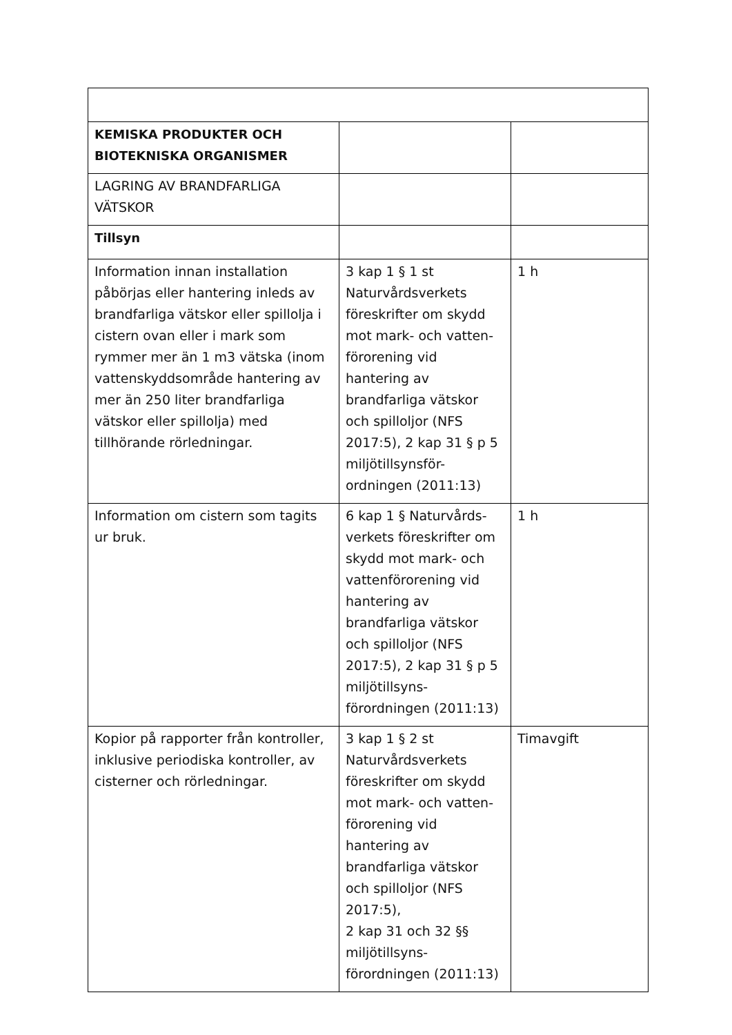| KEMISKA PRODUKTER OCH BIOTEKNISKA ORGANISMER | | |
| LAGRING AV BRANDFARLIGA VÄTSKOR | | |
| Tillsyn | | |
| Information innan installation påbörjas eller hantering inleds av brandfarliga vätskor eller spillolja i cistern ovan eller i mark som rymmer mer än 1 m3 vätska (inom vattenskyddsområde hantering av mer än 250 liter brandfarliga vätskor eller spillolja) med tillhörande rörledningar. | 3 kap 1 § 1 st Naturvårdsverkets föreskrifter om skydd mot mark- och vatten-förorening vid hantering av brandfarliga vätskor och spilloljor (NFS 2017:5), 2 kap 31 § p 5 miljötillsynsför-ordningen (2011:13) | 1 h |
| Information om cistern som tagits ur bruk. | 6 kap 1 § Naturvårds-verkets föreskrifter om skydd mot mark- och vattenförorening vid hantering av brandfarliga vätskor och spilloljor (NFS 2017:5), 2 kap 31 § p 5 miljötillsyns-förordningen (2011:13) | 1 h |
| Kopior på rapporter från kontroller, inklusive periodiska kontroller, av cisterner och rörledningar. | 3 kap 1 § 2 st Naturvårdsverkets föreskrifter om skydd mot mark- och vatten-förorening vid hantering av brandfarliga vätskor och spilloljor (NFS 2017:5), 2 kap 31 och 32 §§ miljötillsyns-förordningen (2011:13) | Timavgift |